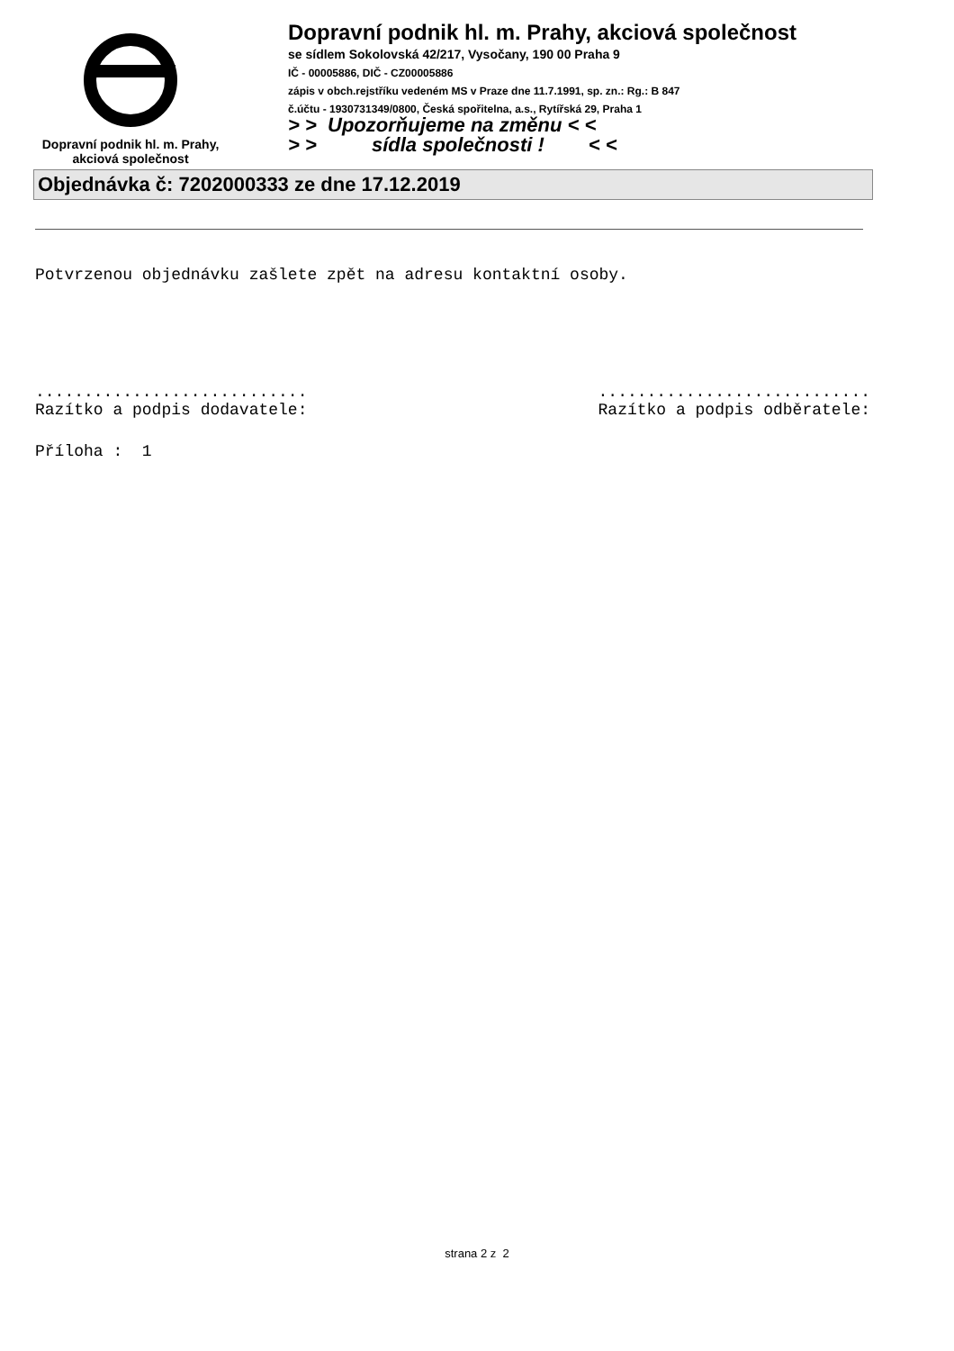Dopravní podnik hl. m. Prahy,
akciová společnost
Dopravní podnik hl. m. Prahy, akciová společnost
se sídlem Sokolovská 42/217, Vysočany, 190 00 Praha 9
IČ - 00005886, DIČ - CZ00005886
zápis v obch.rejstříku vedeném MS v Praze dne 11.7.1991, sp. zn.: Rg.: B 847
č.účtu - 1930731349/0800, Česká spořitelna, a.s., Rytířská 29, Praha 1
> > Upozorňujeme na změnu < <
> > sídla společnosti ! < <
Objednávka č: 7202000333 ze dne 17.12.2019
Potvrzenou objednávku zašlete zpět na adresu kontaktní osoby.
............................
Razítko a podpis dodavatele:
............................
Razítko a podpis odběratele:
Příloha : 1
strana 2 z 2